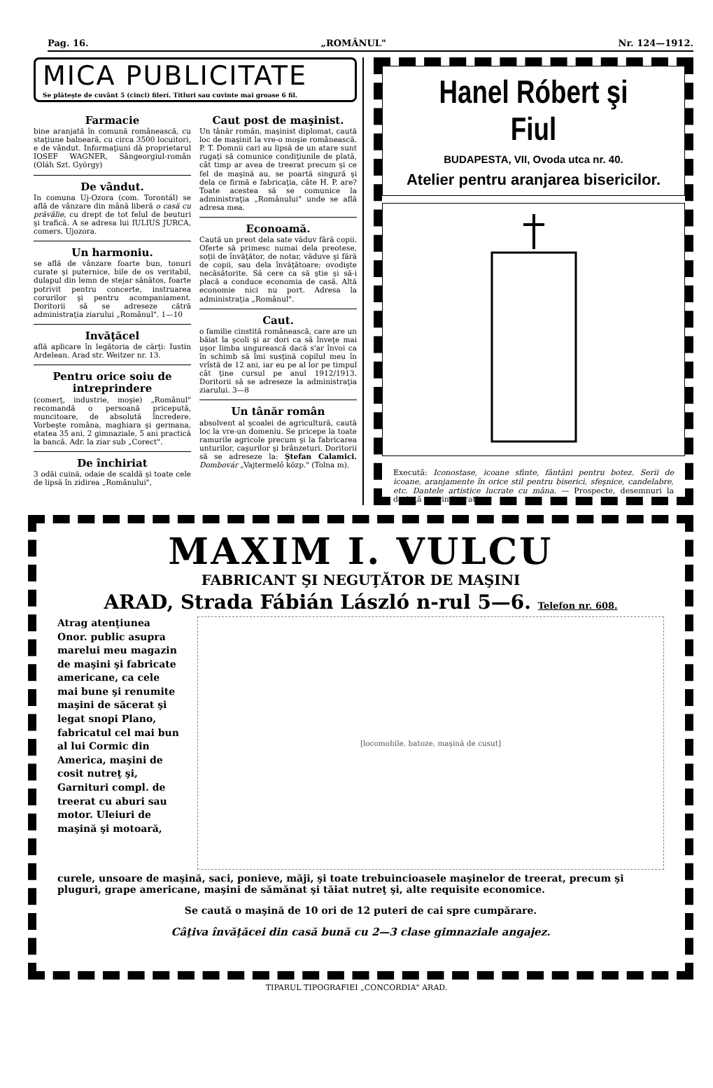Pag. 16. „ROMÂNUL" Nr. 124—1912.
MICA PUBLICITATE
Se plăteşte de cuvânt 5 (cinci) filerí. Titluri sau cuvinte mai groase 6 fil.
Farmacie
bine aranjată în comună românească, cu staţiune balneară, cu circa 3500 locuitori, e de vândut. Informaţiuni dă proprietarul IOSEF WAGNER, Sângeorgiul-român (Oláh Szt. György)
De vândut.
In comuna Uj-Ozora (com. Torontál) se află de vânzare din mână liberă o casă cu prăvălie, cu drept de tot felul de beuturi şi trafică. A se adresa lui IULIUS JURCA, comers. Ujozora.
Un harmoniu.
se află de vânzare foarte bun, tonuri curate şi puternice, bile de os veritabil, dulapul din lemn de stejar sănătos, foarte potrivit pentru concerte, instruarea corurilor şi pentru acompaniament. Doritorii să se adreseze cătră administraţia ziarului „Românul". 1—10
Invăţăcel
află aplicare în legătoria de cărţi: Iustin Ardelean. Arad str. Weitzer nr. 13.
Pentru orice soiu de intreprindere
(comerţ, industrie, moşie) „Românul" recomandă o persoană pricepută, muncitoare, de absolută încredere. Vorbeşte româna, maghiara şi germana, etatea 35 ani, 2 gimnaziale, 5 ani practică la bancă. Adr. la ziar sub „Corect".
De închiriat
3 odăi cuină, odaie de scaldă şi toate cele de lipsă în zidirea „Românului",
Caut post de maşinist.
Un tânăr român, maşinist diplomat, caută loc de maşinit la vre-o moşie românească. P. T. Domnii cari au lipsă de un atare sunt rugaţi să comunice condiţiunile de plată, cât timp ar avea de treerat precum şi ce fel de maşină au, se poartă singură şi dela ce firmă e fabricaţia, câte H. P. are? Toate acestea să se comunice la administraţia „Românului" unde se află adresa mea.
Econoamă.
Caută un preot dela sate văduv fără copii. Oferte să primesc numai dela preotese, soţii de învăţător, de notar, văduve şi fără de copii, sau dela învăţătoare; ovodişte necăsătorite. Să cere ca să ştie şi să-i placă a conduce economia de casă. Altă economie nici nu port. Adresa la administraţia „Românul".
Caut.
o familie cinstită românească, care are un băiat la şcoli şi ar dori ca să înveţe mai uşor limba ungurească dacă s'ar învoi ca în schimb să îmi susţină copilul meu în vrîstă de 12 ani, iar eu pe al lor pe timpul cât ţine cursul pe anul 1912/1913. Doritorii să se adreseze la administraţia ziarului. 3—8
Un tânăr român
absolvent al şcoalei de agricultură, caută loc la vre-un domeniu. Se pricepe la toate ramurile agricole precum şi la fabricarea unturilor, caşurilor şi brânzeturi. Doritorii să se adreseze la: Ştefan Calamici. Dombovár „Vajtermelő közp." (Tolna m).
Hanel Róbert şi Fiul
BUDAPESTA, VII, Ovoda utca nr. 40.
Atelier pentru aranjarea bisericilor.
Execută: Iconostase, icoane sfinte, fântâni pentru botez. Serii de icoane, aranjamente în orice stil pentru biserici, sfeşnice, candelabre, etc. Dantele artistice lucrate cu mâna. — Prospecte, desemnuri la dorinţă se trimit gratis.
MAXIM I. VULCU
FABRICANT ŞI NEGUŢĂTOR DE MAŞINI
ARAD, Strada Fábián László n-rul 5—6. Telefon nr. 608.
Atrag atenţiunea Onor. public asupra marelui meu magazin de maşini şi fabricate americane, ca cele mai bune şi renumite maşini de săcerat şi legat snopi Plano, fabricatul cel mai bun al lui Cormic din America, maşini de cosit nutreţ şi, Garnituri compl. de treerat cu aburi sau motor. Uleiuri de maşină şi motoară,
[locomobile, batoze, maşină de cusut]
curele, unsoare de maşină, saci, ponieve, măji, şi toate trebuincioasele maşinelor de treerat, precum şi pluguri, grape americane, maşini de sămănat şi tăiat nutreţ şi, alte requisite economice.
Se caută o maşină de 10 ori de 12 puteri de cai spre cumpărare.
Câţiva învăţăcei din casă bună cu 2—3 clase gimnaziale angajez.
TIPARUL TIPOGRAFIEI „CONCORDIA" ARAD.